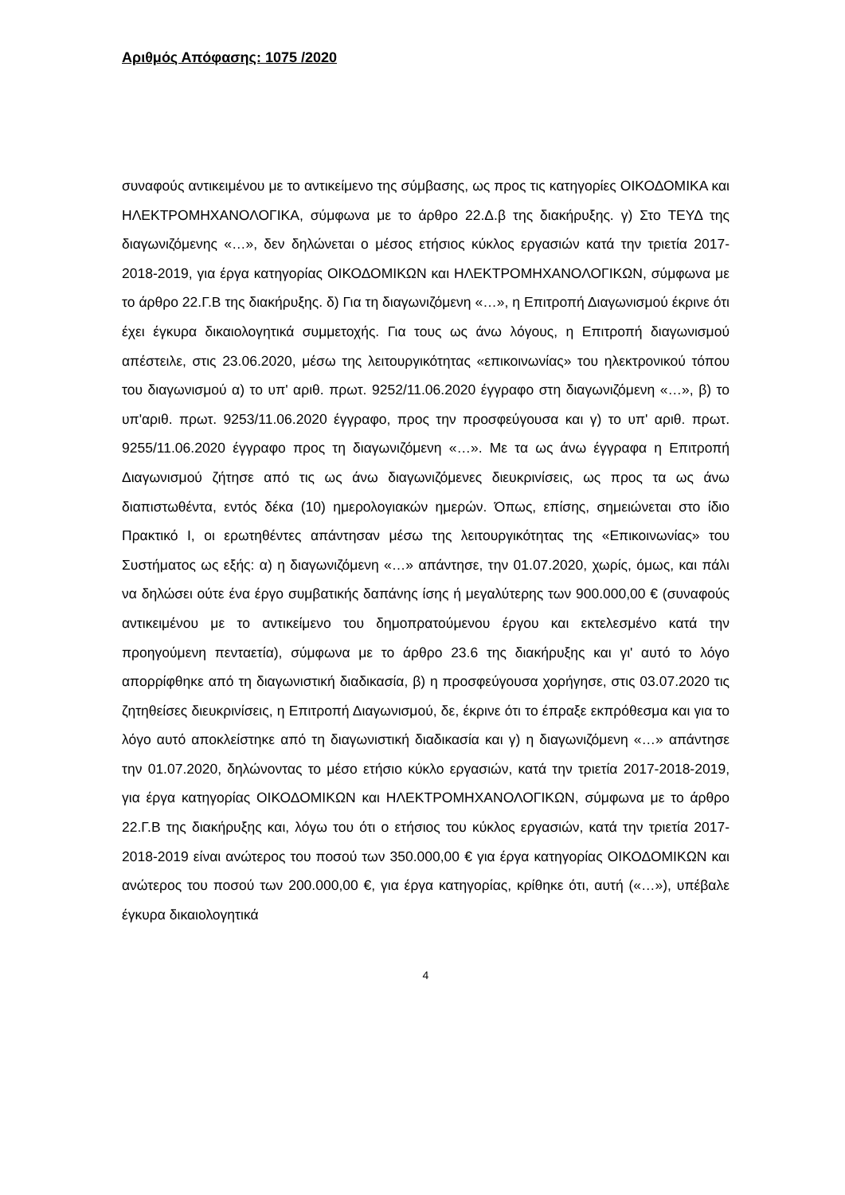Αριθμός Απόφασης: 1075 /2020
συναφούς αντικειμένου με το αντικείμενο της σύμβασης, ως προς τις κατηγορίες ΟΙΚΟΔΟΜΙΚΑ και ΗΛΕΚΤΡΟΜΗΧΑΝΟΛΟΓΙΚΑ, σύμφωνα με το άρθρο 22.Δ.β της διακήρυξης. γ) Στο ΤΕΥΔ της διαγωνιζόμενης «…», δεν δηλώνεται ο μέσος ετήσιος κύκλος εργασιών κατά την τριετία 2017-2018-2019, για έργα κατηγορίας ΟΙΚΟΔΟΜΙΚΩΝ και ΗΛΕΚΤΡΟΜΗΧΑΝΟΛΟΓΙΚΩΝ, σύμφωνα με το άρθρο 22.Γ.Β της διακήρυξης. δ) Για τη διαγωνιζόμενη «…», η Επιτροπή Διαγωνισμού έκρινε ότι έχει έγκυρα δικαιολογητικά συμμετοχής. Για τους ως άνω λόγους, η Επιτροπή διαγωνισμού απέστειλε, στις 23.06.2020, μέσω της λειτουργικότητας «επικοινωνίας» του ηλεκτρονικού τόπου του διαγωνισμού α) το υπ' αριθ. πρωτ. 9252/11.06.2020 έγγραφο στη διαγωνιζόμενη «…», β) το υπ'αριθ. πρωτ. 9253/11.06.2020 έγγραφο, προς την προσφεύγουσα και γ) το υπ' αριθ. πρωτ. 9255/11.06.2020 έγγραφο προς τη διαγωνιζόμενη «…». Με τα ως άνω έγγραφα η Επιτροπή Διαγωνισμού ζήτησε από τις ως άνω διαγωνιζόμενες διευκρινίσεις, ως προς τα ως άνω διαπιστωθέντα, εντός δέκα (10) ημερολογιακών ημερών. Όπως, επίσης, σημειώνεται στο ίδιο Πρακτικό Ι, οι ερωτηθέντες απάντησαν μέσω της λειτουργικότητας της «Επικοινωνίας» του Συστήματος ως εξής: α) η διαγωνιζόμενη «…» απάντησε, την 01.07.2020, χωρίς, όμως, και πάλι να δηλώσει ούτε ένα έργο συμβατικής δαπάνης ίσης ή μεγαλύτερης των 900.000,00 € (συναφούς αντικειμένου με το αντικείμενο του δημοπρατούμενου έργου και εκτελεσμένο κατά την προηγούμενη πενταετία), σύμφωνα με το άρθρο 23.6 της διακήρυξης και γι' αυτό το λόγο απορρίφθηκε από τη διαγωνιστική διαδικασία, β) η προσφεύγουσα χορήγησε, στις 03.07.2020 τις ζητηθείσες διευκρινίσεις, η Επιτροπή Διαγωνισμού, δε, έκρινε ότι το έπραξε εκπρόθεσμα και για το λόγο αυτό αποκλείστηκε από τη διαγωνιστική διαδικασία και γ) η διαγωνιζόμενη «…» απάντησε την 01.07.2020, δηλώνοντας το μέσο ετήσιο κύκλο εργασιών, κατά την τριετία 2017-2018-2019, για έργα κατηγορίας ΟΙΚΟΔΟΜΙΚΩΝ και ΗΛΕΚΤΡΟΜΗΧΑΝΟΛΟΓΙΚΩΝ, σύμφωνα με το άρθρο 22.Γ.Β της διακήρυξης και, λόγω του ότι ο ετήσιος του κύκλος εργασιών, κατά την τριετία 2017-2018-2019 είναι ανώτερος του ποσού των 350.000,00 € για έργα κατηγορίας ΟΙΚΟΔΟΜΙΚΩΝ και ανώτερος του ποσού των 200.000,00 €, για έργα κατηγορίας, κρίθηκε ότι, αυτή («…»), υπέβαλε έγκυρα δικαιολογητικά
4